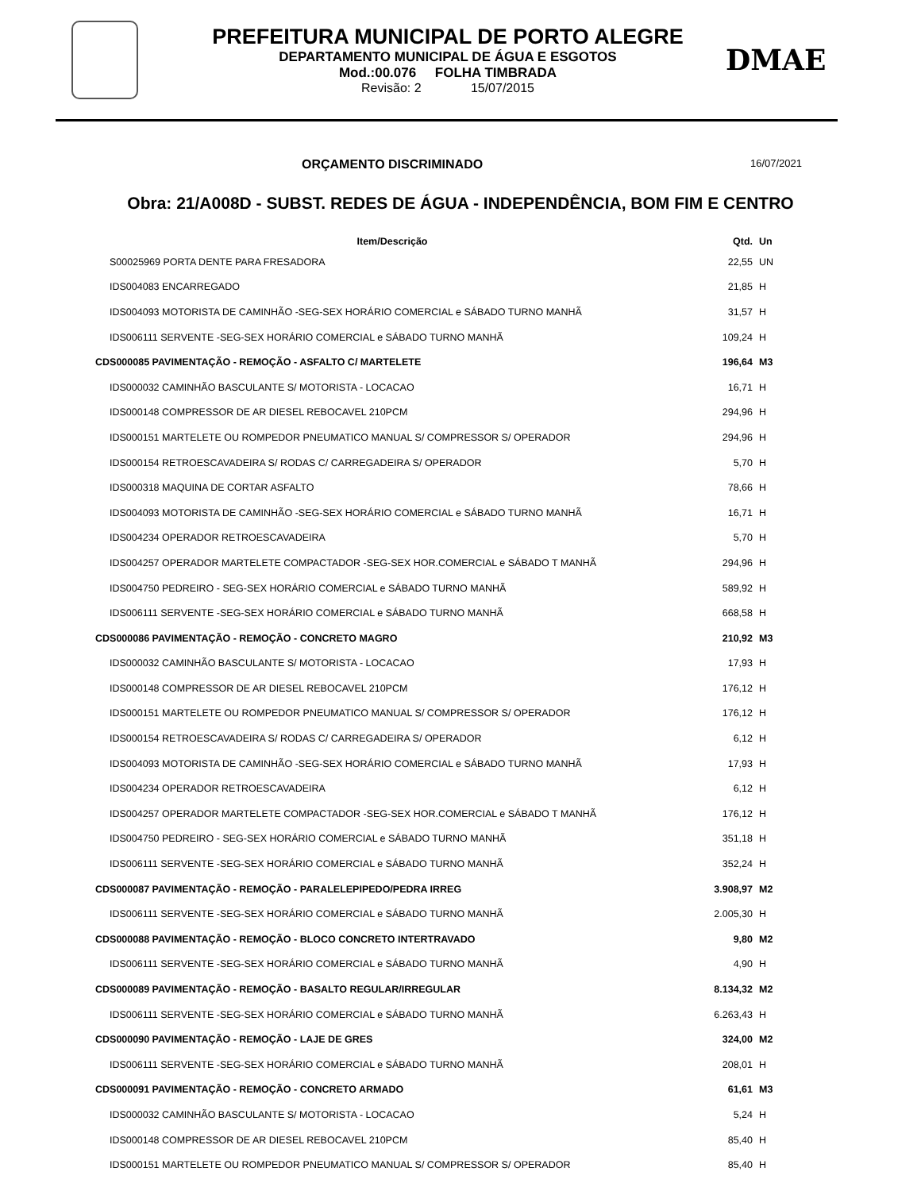PREFEITURA MUNICIPAL DE PORTO ALEGRE
DEPARTAMENTO MUNICIPAL DE ÁGUA E ESGOTOS
Mod.:00.076 FOLHA TIMBRADA
Revisão: 2 15/07/2015
DMAE
ORÇAMENTO DISCRIMINADO 16/07/2021
Obra: 21/A008D - SUBST. REDES DE ÁGUA - INDEPENDÊNCIA, BOM FIM E CENTRO
| Item/Descrição | Qtd. | Un |
| --- | --- | --- |
| S00025969 PORTA DENTE PARA FRESADORA | 22,55 | UN |
| IDS004083 ENCARREGADO | 21,85 | H |
| IDS004093 MOTORISTA DE CAMINHÃO -SEG-SEX HORÁRIO COMERCIAL e SÁBADO TURNO MANHÃ | 31,57 | H |
| IDS006111 SERVENTE -SEG-SEX HORÁRIO COMERCIAL e SÁBADO TURNO MANHÃ | 109,24 | H |
| CDS000085 PAVIMENTAÇÃO - REMOÇÃO - ASFALTO C/ MARTELETE | 196,64 | M3 |
| IDS000032 CAMINHÃO BASCULANTE S/ MOTORISTA - LOCACAO | 16,71 | H |
| IDS000148 COMPRESSOR DE AR DIESEL REBOCAVEL 210PCM | 294,96 | H |
| IDS000151 MARTELETE OU ROMPEDOR PNEUMATICO MANUAL S/ COMPRESSOR S/ OPERADOR | 294,96 | H |
| IDS000154 RETROESCAVADEIRA S/ RODAS C/ CARREGADEIRA S/ OPERADOR | 5,70 | H |
| IDS000318 MAQUINA DE CORTAR ASFALTO | 78,66 | H |
| IDS004093 MOTORISTA DE CAMINHÃO -SEG-SEX HORÁRIO COMERCIAL e SÁBADO TURNO MANHÃ | 16,71 | H |
| IDS004234 OPERADOR RETROESCAVADEIRA | 5,70 | H |
| IDS004257 OPERADOR MARTELETE COMPACTADOR -SEG-SEX HOR.COMERCIAL e SÁBADO T MANHÃ | 294,96 | H |
| IDS004750 PEDREIRO - SEG-SEX HORÁRIO COMERCIAL e SÁBADO TURNO MANHÃ | 589,92 | H |
| IDS006111 SERVENTE -SEG-SEX HORÁRIO COMERCIAL e SÁBADO TURNO MANHÃ | 668,58 | H |
| CDS000086 PAVIMENTAÇÃO - REMOÇÃO - CONCRETO MAGRO | 210,92 | M3 |
| IDS000032 CAMINHÃO BASCULANTE S/ MOTORISTA - LOCACAO | 17,93 | H |
| IDS000148 COMPRESSOR DE AR DIESEL REBOCAVEL 210PCM | 176,12 | H |
| IDS000151 MARTELETE OU ROMPEDOR PNEUMATICO MANUAL S/ COMPRESSOR S/ OPERADOR | 176,12 | H |
| IDS000154 RETROESCAVADEIRA S/ RODAS C/ CARREGADEIRA S/ OPERADOR | 6,12 | H |
| IDS004093 MOTORISTA DE CAMINHÃO -SEG-SEX HORÁRIO COMERCIAL e SÁBADO TURNO MANHÃ | 17,93 | H |
| IDS004234 OPERADOR RETROESCAVADEIRA | 6,12 | H |
| IDS004257 OPERADOR MARTELETE COMPACTADOR -SEG-SEX HOR.COMERCIAL e SÁBADO T MANHÃ | 176,12 | H |
| IDS004750 PEDREIRO - SEG-SEX HORÁRIO COMERCIAL e SÁBADO TURNO MANHÃ | 351,18 | H |
| IDS006111 SERVENTE -SEG-SEX HORÁRIO COMERCIAL e SÁBADO TURNO MANHÃ | 352,24 | H |
| CDS000087 PAVIMENTAÇÃO - REMOÇÃO - PARALELEPIPEDO/PEDRA IRREG | 3.908,97 | M2 |
| IDS006111 SERVENTE -SEG-SEX HORÁRIO COMERCIAL e SÁBADO TURNO MANHÃ | 2.005,30 | H |
| CDS000088 PAVIMENTAÇÃO - REMOÇÃO - BLOCO CONCRETO INTERTRAVADO | 9,80 | M2 |
| IDS006111 SERVENTE -SEG-SEX HORÁRIO COMERCIAL e SÁBADO TURNO MANHÃ | 4,90 | H |
| CDS000089 PAVIMENTAÇÃO - REMOÇÃO - BASALTO REGULAR/IRREGULAR | 8.134,32 | M2 |
| IDS006111 SERVENTE -SEG-SEX HORÁRIO COMERCIAL e SÁBADO TURNO MANHÃ | 6.263,43 | H |
| CDS000090 PAVIMENTAÇÃO - REMOÇÃO - LAJE DE GRES | 324,00 | M2 |
| IDS006111 SERVENTE -SEG-SEX HORÁRIO COMERCIAL e SÁBADO TURNO MANHÃ | 208,01 | H |
| CDS000091 PAVIMENTAÇÃO - REMOÇÃO - CONCRETO ARMADO | 61,61 | M3 |
| IDS000032 CAMINHÃO BASCULANTE S/ MOTORISTA - LOCACAO | 5,24 | H |
| IDS000148 COMPRESSOR DE AR DIESEL REBOCAVEL 210PCM | 85,40 | H |
| IDS000151 MARTELETE OU ROMPEDOR PNEUMATICO MANUAL S/ COMPRESSOR S/ OPERADOR | 85,40 | H |